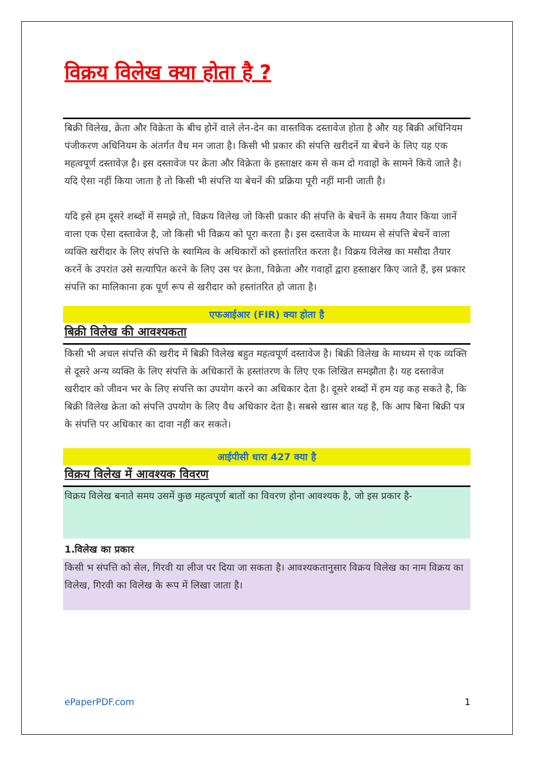विक्रय विलेख क्या होता है ?
बिक्री विलेख, क्रेता और विक्रेता के बीच होनें वाले लेन-देन का वास्तविक दस्तावेज होता है और यह बिक्री अधिनियम पंजीकरण अधिनियम के अंतर्गत वैध मन जाता है। किसी भी प्रकार की संपत्ति खरीदनें या बेंचने के लिए यह एक महत्वपूर्ण दस्तावेज़ है। इस दस्तावेज पर क्रेता और विक्रेता के हस्ताक्षर कम से कम दो गवाहों के सामने किये जाते है। यदि ऐसा नहीं किया जाता है तो किसी भी संपत्ति या बेचनें की प्रक्रिया पूरी नहीं मानी जाती है।
यदि इसे हम दूसरे शब्दों में समझे तो, विक्रय विलेख जो किसी प्रकार की संपत्ति के बेचनें के समय तैयार किया जानें वाला एक ऐसा दस्तावेज है, जो किसी भी विक्रय को पूरा करता है। इस दस्तावेज के माध्यम से संपत्ति बेचनें वाला व्यक्ति खरीदार के लिए संपत्ति के स्वामित्व के अधिकारों को हस्तांतरित करता है। विक्रय विलेख का मसौदा तैयार करनें के उपरांत उसे सत्यापित करने के लिए उस पर क्रेता, विक्रेता और गवाहों द्वारा हस्ताक्षर किए जाते हैं, इस प्रकार संपत्ति का मालिकाना हक पूर्ण रूप से खरीदार को हस्तांतरित हो जाता है।
एफआईआर (FIR) क्या होता है
बिक्री विलेख की आवश्यकता
किसी भी अचल संपत्ति की खरीद में बिक्री विलेख बहुत महत्वपूर्ण दस्तावेज है। बिक्री विलेख के माध्यम से एक व्यक्ति से दूसरे अन्य व्यक्ति के लिए संपत्ति के अधिकारों के हस्तांतरण के लिए एक लिखित समझौता है। यह दस्तावेज खरीदार को जीवन भर के लिए संपत्ति का उपयोग करने का अधिकार देता है। दूसरे शब्दों में हम यह कह सकते है, कि बिक्री विलेख क्रेता को संपत्ति उपयोग के लिए वैध अधिकार देता है। सबसे खास बात यह है, कि आप बिना बिक्री पत्र के संपत्ति पर अधिकार का दावा नहीं कर सकते।
आईपीसी धारा 427 क्या है
विक्रय विलेख में आवश्यक विवरण
विक्रय विलेख बनाते समय उसमें कुछ महत्वपूर्ण बातों का विवरण होना आवश्यक है, जो इस प्रकार है-
1.विलेख का प्रकार
किसी भ संपत्ति को सेल, गिरवी या लीज पर दिया जा सकता है। आवश्यकतानुसार विक्रय विलेख का नाम विक्रय का विलेख, गिरवी का विलेख के रूप में लिखा जाता है।
ePaperPDF.com 1